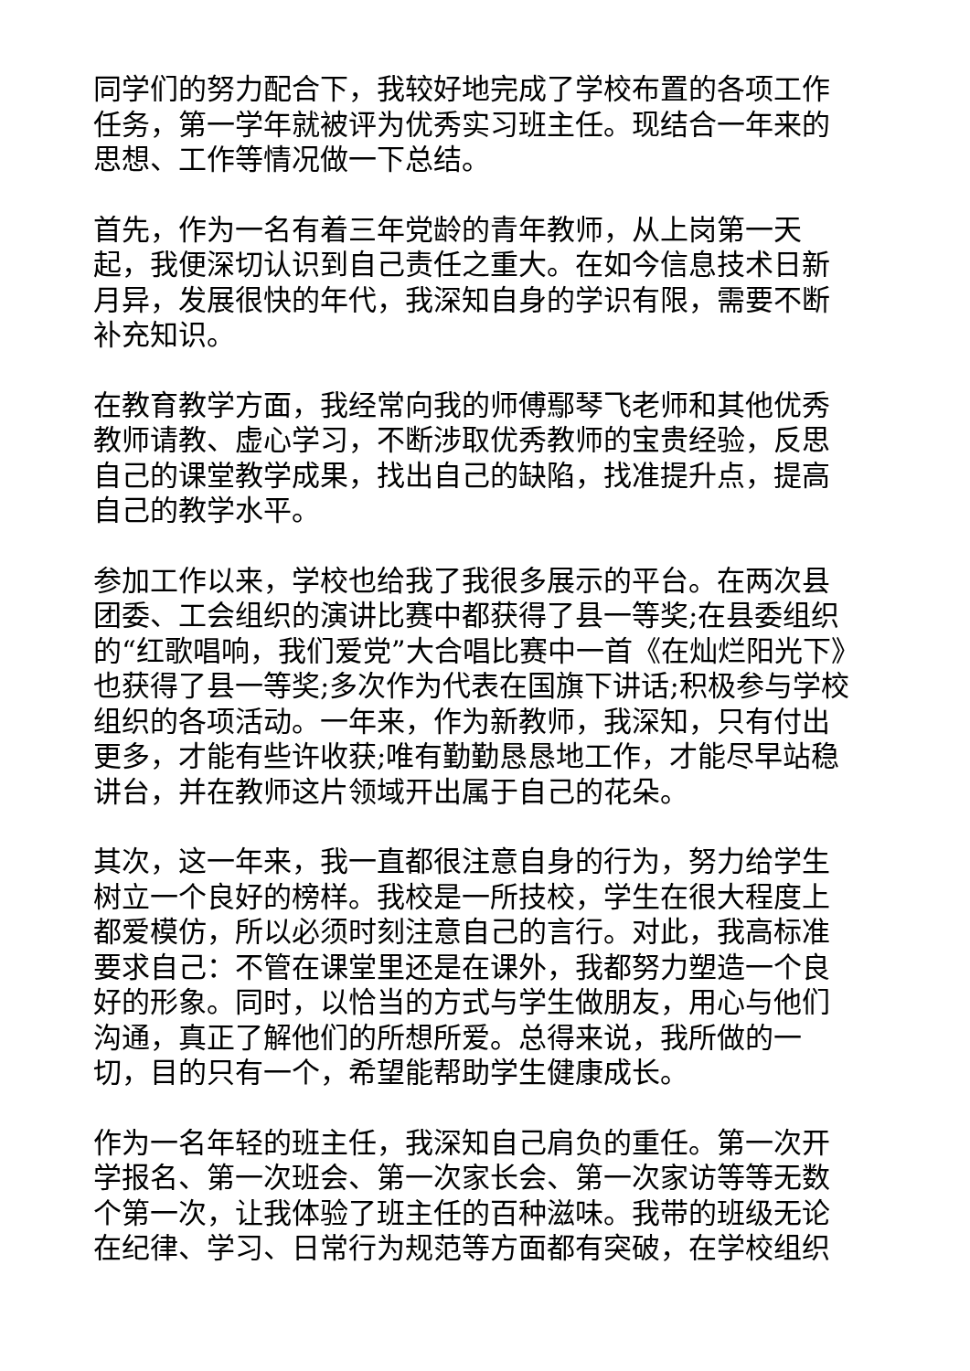同学们的努力配合下，我较好地完成了学校布置的各项工作任务，第一学年就被评为优秀实习班主任。现结合一年来的思想、工作等情况做一下总结。
首先，作为一名有着三年党龄的青年教师，从上岗第一天起，我便深切认识到自己责任之重大。在如今信息技术日新月异，发展很快的年代，我深知自身的学识有限，需要不断补充知识。
在教育教学方面，我经常向我的师傅鄢琴飞老师和其他优秀教师请教、虚心学习，不断涉取优秀教师的宝贵经验，反思自己的课堂教学成果，找出自己的缺陷，找准提升点，提高自己的教学水平。
参加工作以来，学校也给我了我很多展示的平台。在两次县团委、工会组织的演讲比赛中都获得了县一等奖;在县委组织的“红歌唱响，我们爱党”大合唱比赛中一首《在灿烂阳光下》也获得了县一等奖;多次作为代表在国旗下讲话;积极参与学校组织的各项活动。一年来，作为新教师，我深知，只有付出更多，才能有些许收获;唯有勤勤恳恳地工作，才能尽早站稳讲台，并在教师这片领域开出属于自己的花朵。
其次，这一年来，我一直都很注意自身的行为，努力给学生树立一个良好的榜样。我校是一所技校，学生在很大程度上都爱模仿，所以必须时刻注意自己的言行。对此，我高标准要求自己：不管在课堂里还是在课外，我都努力塑造一个良好的形象。同时，以恰当的方式与学生做朋友，用心与他们沟通，真正了解他们的所想所爱。总得来说，我所做的一切，目的只有一个，希望能帮助学生健康成长。
作为一名年轻的班主任，我深知自己肩负的重任。第一次开学报名、第一次班会、第一次家长会、第一次家访等等无数个第一次，让我体验了班主任的百种滋味。我带的班级无论在纪律、学习、日常行为规范等方面都有突破，在学校组织